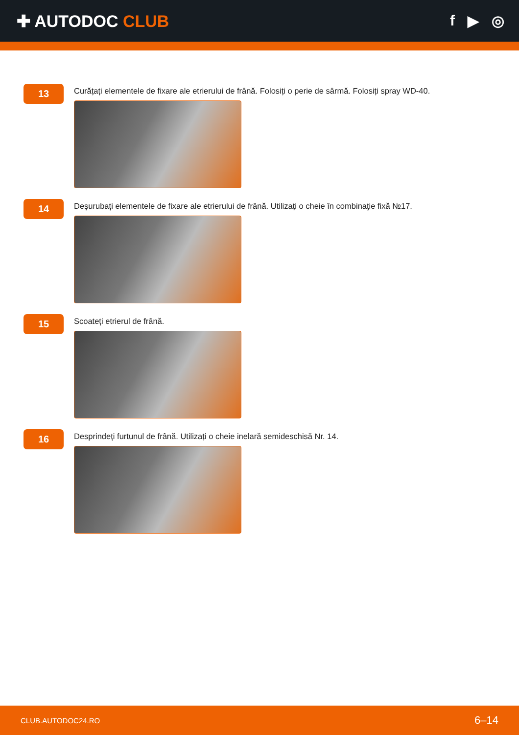✚ AUTODOC CLUB f ▶ ◎
13
Curățați elementele de fixare ale etrierului de frână. Folosiți o perie de sârmă. Folosiți spray WD-40.
14
Deșurubați elementele de fixare ale etrierului de frână. Utilizați o cheie în combinaţie fixă №17.
15
Scoateți etrierul de frână.
16
Desprindeți furtunul de frână. Utilizați o cheie inelară semideschisă Nr. 14.
CLUB.AUTODOC24.RO 6–14